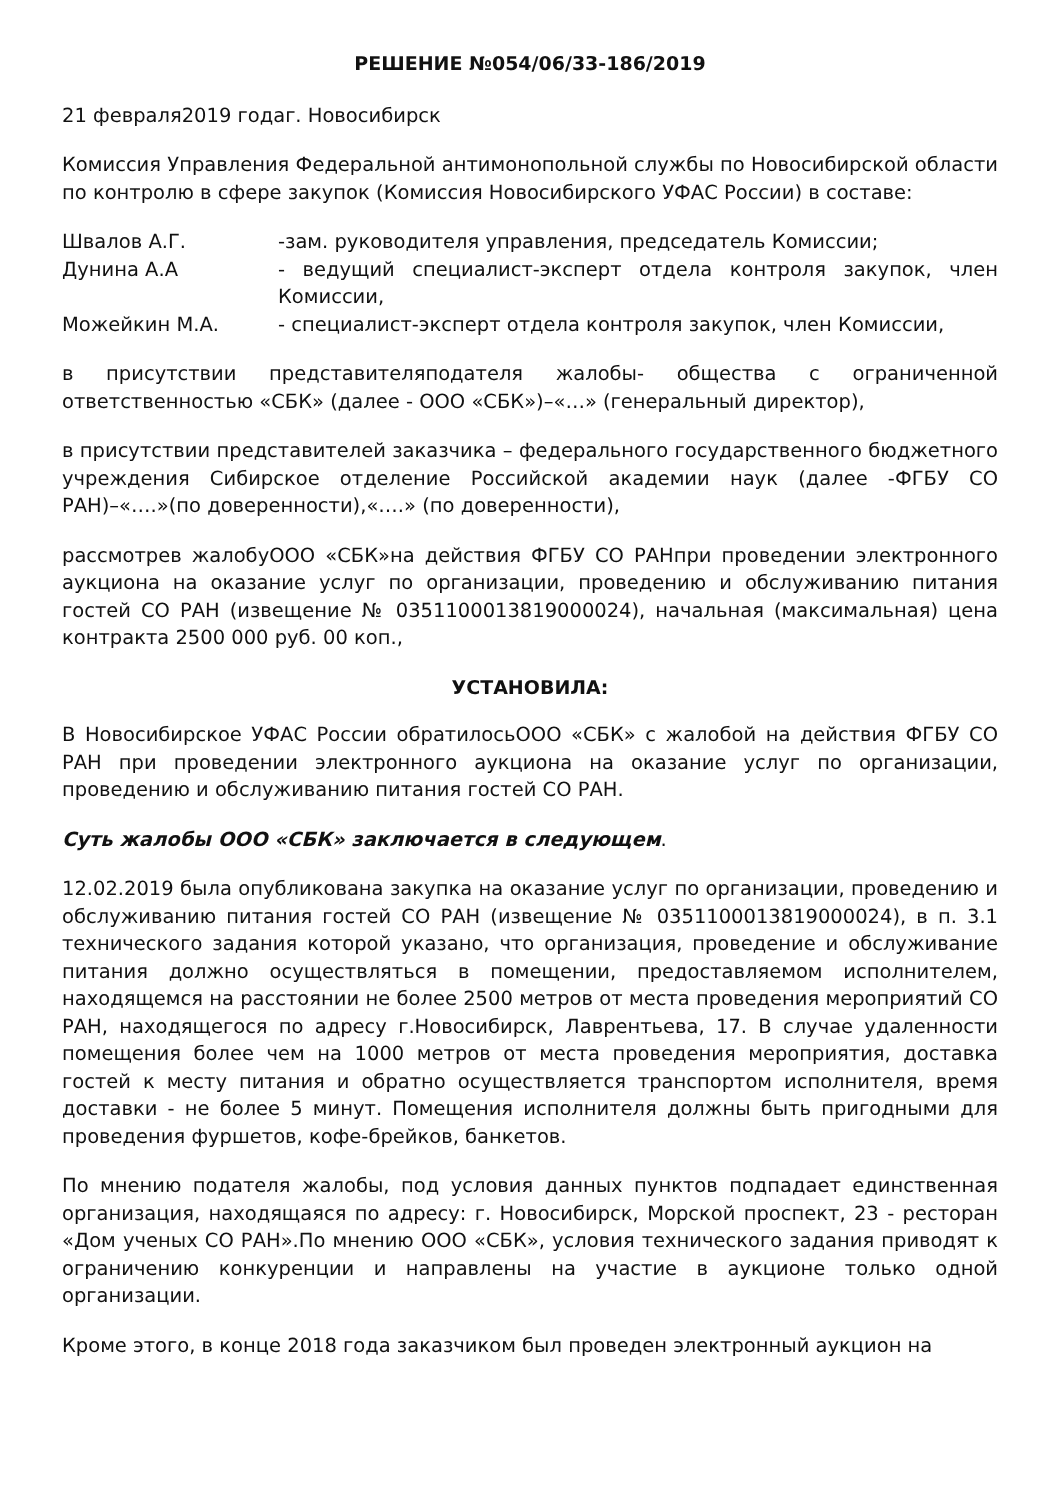РЕШЕНИЕ №054/06/33-186/2019
21 февраля2019 годаг. Новосибирск
Комиссия Управления Федеральной антимонопольной службы по Новосибирской области по контролю в сфере закупок (Комиссия Новосибирского УФАС России) в составе:
Швалов А.Г. -зам. руководителя управления, председатель Комиссии;
Дунина А.А - ведущий специалист-эксперт отдела контроля закупок, член Комиссии,
Можейкин М.А. - специалист-эксперт отдела контроля закупок, член Комиссии,
в присутствии представителяподателя жалобы- общества с ограниченной ответственностью «СБК» (далее - ООО «СБК»)–«…» (генеральный директор),
в присутствии представителей заказчика – федерального государственного бюджетного учреждения Сибирское отделение Российской академии наук (далее -ФГБУ СО РАН)–«….»(по доверенности),«….» (по доверенности),
рассмотрев жалобуООО «СБК»на действия ФГБУ СО РАНпри проведении электронного аукциона на оказание услуг по организации, проведению и обслуживанию питания гостей СО РАН (извещение № 0351100013819000024), начальная (максимальная) цена контракта 2500 000 руб. 00 коп.,
УСТАНОВИЛА:
В Новосибирское УФАС России обратилосьООО «СБК» с жалобой на действия ФГБУ СО РАН при проведении электронного аукциона на оказание услуг по организации, проведению и обслуживанию питания гостей СО РАН.
Суть жалобы ООО «СБК» заключается в следующем.
12.02.2019 была опубликована закупка на оказание услуг по организации, проведению и обслуживанию питания гостей СО РАН (извещение № 0351100013819000024), в п. 3.1 технического задания которой указано, что организация, проведение и обслуживание питания должно осуществляться в помещении, предоставляемом исполнителем, находящемся на расстоянии не более 2500 метров от места проведения мероприятий СО РАН, находящегося по адресу г.Новосибирск, Лаврентьева, 17. В случае удаленности помещения более чем на 1000 метров от места проведения мероприятия, доставка гостей к месту питания и обратно осуществляется транспортом исполнителя, время доставки - не более 5 минут. Помещения исполнителя должны быть пригодными для проведения фуршетов, кофе-брейков, банкетов.
По мнению подателя жалобы, под условия данных пунктов подпадает единственная организация, находящаяся по адресу: г. Новосибирск, Морской проспект, 23 - ресторан «Дом ученых СО РАН».По мнению ООО «СБК», условия технического задания приводят к ограничению конкуренции и направлены на участие в аукционе только одной организации.
Кроме этого, в конце 2018 года заказчиком был проведен электронный аукцион на